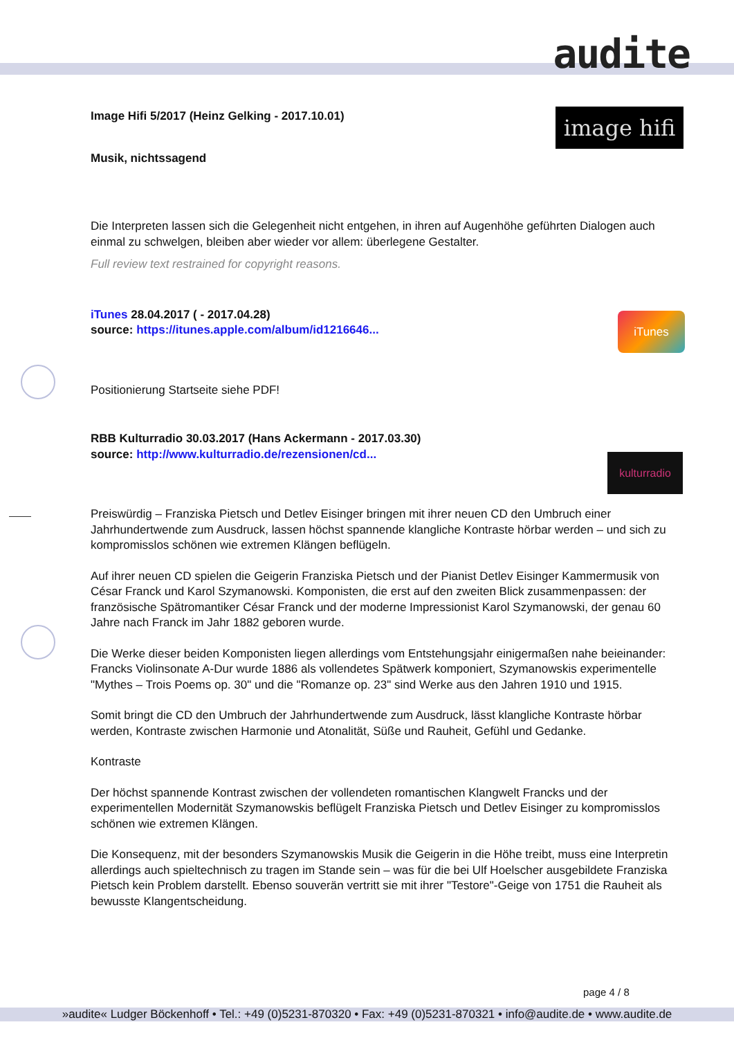audite
image hifi
iTunes
kulturradio
Image Hifi 5/2017 (Heinz Gelking - 2017.10.01)
Musik, nichtssagend
Die Interpreten lassen sich die Gelegenheit nicht entgehen, in ihren auf Augenhöhe geführten Dialogen auch einmal zu schwelgen, bleiben aber wieder vor allem: überlegene Gestalter.
Full review text restrained for copyright reasons.
iTunes 28.04.2017 ( - 2017.04.28)
source: https://itunes.apple.com/album/id1216646...
Positionierung Startseite siehe PDF!
RBB Kulturradio 30.03.2017 (Hans Ackermann - 2017.03.30)
source: http://www.kulturradio.de/rezensionen/cd...
Preiswürdig – Franziska Pietsch und Detlev Eisinger bringen mit ihrer neuen CD den Umbruch einer Jahrhundertwende zum Ausdruck, lassen höchst spannende klangliche Kontraste hörbar werden – und sich zu kompromisslos schönen wie extremen Klängen beflügeln.
Auf ihrer neuen CD spielen die Geigerin Franziska Pietsch und der Pianist Detlev Eisinger Kammermusik von César Franck und Karol Szymanowski. Komponisten, die erst auf den zweiten Blick zusammenpassen: der französische Spätromantiker César Franck und der moderne Impressionist Karol Szymanowski, der genau 60 Jahre nach Franck im Jahr 1882 geboren wurde.
Die Werke dieser beiden Komponisten liegen allerdings vom Entstehungsjahr einigermaßen nahe beieinander: Francks Violinsonate A-Dur wurde 1886 als vollendetes Spätwerk komponiert, Szymanowskis experimentelle "Mythes – Trois Poems op. 30" und die "Romanze op. 23" sind Werke aus den Jahren 1910 und 1915.
Somit bringt die CD den Umbruch der Jahrhundertwende zum Ausdruck, lässt klangliche Kontraste hörbar werden, Kontraste zwischen Harmonie und Atonalität, Süße und Rauheit, Gefühl und Gedanke.
Kontraste
Der höchst spannende Kontrast zwischen der vollendeten romantischen Klangwelt Francks und der experimentellen Modernität Szymanowskis beflügelt Franziska Pietsch und Detlev Eisinger zu kompromisslos schönen wie extremen Klängen.
Die Konsequenz, mit der besonders Szymanowskis Musik die Geigerin in die Höhe treibt, muss eine Interpretin allerdings auch spieltechnisch zu tragen im Stande sein – was für die bei Ulf Hoelscher ausgebildete Franziska Pietsch kein Problem darstellt. Ebenso souverän vertritt sie mit ihrer "Testore"-Geige von 1751 die Rauheit als bewusste Klangentscheidung.
page 4 / 8
»audite« Ludger Böckenhoff • Tel.: +49 (0)5231-870320 • Fax: +49 (0)5231-870321 • info@audite.de • www.audite.de